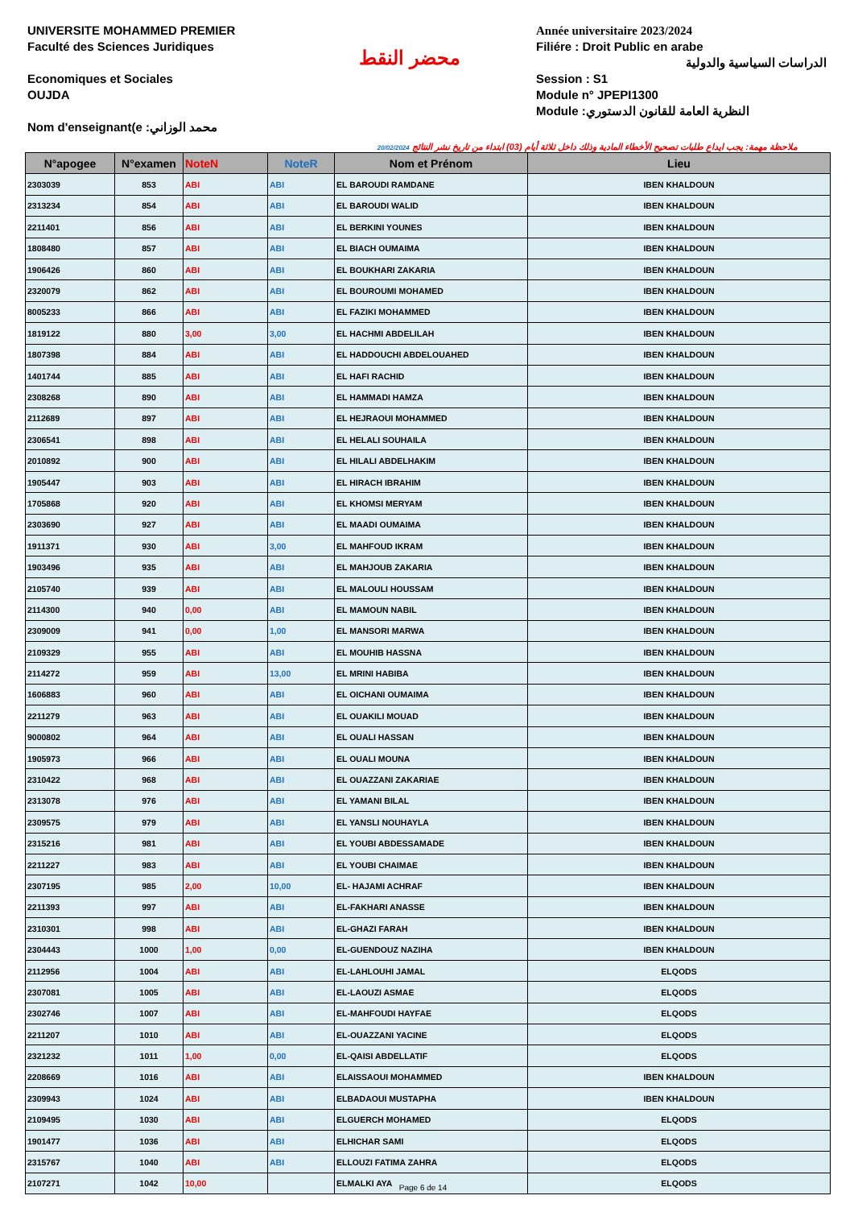UNIVERSITE MOHAMMED PREMIER
Faculté des Sciences Juridiques
Economiques et Sociales
OUJDA
Nom d'enseignant(e :محمد الوزاني
محضر النقط
Année universitaire 2023/2024
Filiére : Droit Public en arabe
الدراسات السياسية والدولية
Session : S1
Module n° JPEPI1300
Module :النظرية العامة للقانون الدستوري
20/02/2024 ملاحظة مهمة: يجب ايداع طلبات تصحيح الأخطاء المادية وذلك داخل ثلاثة أيام (03) ابتداء من تاريخ نشر النتائج
| N°apogee | N°examen | NoteN | NoteR | Nom et Prénom | Lieu |
| --- | --- | --- | --- | --- | --- |
| 2303039 | 853 | ABI | ABI | EL BAROUDI RAMDANE | IBEN KHALDOUN |
| 2313234 | 854 | ABI | ABI | EL BAROUDI WALID | IBEN KHALDOUN |
| 2211401 | 856 | ABI | ABI | EL BERKINI YOUNES | IBEN KHALDOUN |
| 1808480 | 857 | ABI | ABI | EL BIACH OUMAIMA | IBEN KHALDOUN |
| 1906426 | 860 | ABI | ABI | EL BOUKHARI ZAKARIA | IBEN KHALDOUN |
| 2320079 | 862 | ABI | ABI | EL BOUROUMI MOHAMED | IBEN KHALDOUN |
| 8005233 | 866 | ABI | ABI | EL FAZIKI MOHAMMED | IBEN KHALDOUN |
| 1819122 | 880 | 3,00 | 3,00 | EL HACHMI ABDELILAH | IBEN KHALDOUN |
| 1807398 | 884 | ABI | ABI | EL HADDOUCHI ABDELOUAHED | IBEN KHALDOUN |
| 1401744 | 885 | ABI | ABI | EL HAFI RACHID | IBEN KHALDOUN |
| 2308268 | 890 | ABI | ABI | EL HAMMADI HAMZA | IBEN KHALDOUN |
| 2112689 | 897 | ABI | ABI | EL HEJRAOUI MOHAMMED | IBEN KHALDOUN |
| 2306541 | 898 | ABI | ABI | EL HELALI SOUHAILA | IBEN KHALDOUN |
| 2010892 | 900 | ABI | ABI | EL HILALI ABDELHAKIM | IBEN KHALDOUN |
| 1905447 | 903 | ABI | ABI | EL HIRACH IBRAHIM | IBEN KHALDOUN |
| 1705868 | 920 | ABI | ABI | EL KHOMSI MERYAM | IBEN KHALDOUN |
| 2303690 | 927 | ABI | ABI | EL MAADI OUMAIMA | IBEN KHALDOUN |
| 1911371 | 930 | ABI | 3,00 | EL MAHFOUD IKRAM | IBEN KHALDOUN |
| 1903496 | 935 | ABI | ABI | EL MAHJOUB ZAKARIA | IBEN KHALDOUN |
| 2105740 | 939 | ABI | ABI | EL MALOULI HOUSSAM | IBEN KHALDOUN |
| 2114300 | 940 | 0,00 | ABI | EL MAMOUN NABIL | IBEN KHALDOUN |
| 2309009 | 941 | 0,00 | 1,00 | EL MANSORI MARWA | IBEN KHALDOUN |
| 2109329 | 955 | ABI | ABI | EL MOUHIB HASSNA | IBEN KHALDOUN |
| 2114272 | 959 | ABI | 13,00 | EL MRINI HABIBA | IBEN KHALDOUN |
| 1606883 | 960 | ABI | ABI | EL OICHANI OUMAIMA | IBEN KHALDOUN |
| 2211279 | 963 | ABI | ABI | EL OUAKILI MOUAD | IBEN KHALDOUN |
| 9000802 | 964 | ABI | ABI | EL OUALI HASSAN | IBEN KHALDOUN |
| 1905973 | 966 | ABI | ABI | EL OUALI MOUNA | IBEN KHALDOUN |
| 2310422 | 968 | ABI | ABI | EL OUAZZANI ZAKARIAE | IBEN KHALDOUN |
| 2313078 | 976 | ABI | ABI | EL YAMANI BILAL | IBEN KHALDOUN |
| 2309575 | 979 | ABI | ABI | EL YANSLI NOUHAYLA | IBEN KHALDOUN |
| 2315216 | 981 | ABI | ABI | EL YOUBI ABDESSAMADE | IBEN KHALDOUN |
| 2211227 | 983 | ABI | ABI | EL YOUBI CHAIMAE | IBEN KHALDOUN |
| 2307195 | 985 | 2,00 | 10,00 | EL- HAJAMI ACHRAF | IBEN KHALDOUN |
| 2211393 | 997 | ABI | ABI | EL-FAKHARI ANASSE | IBEN KHALDOUN |
| 2310301 | 998 | ABI | ABI | EL-GHAZI FARAH | IBEN KHALDOUN |
| 2304443 | 1000 | 1,00 | 0,00 | EL-GUENDOUZ NAZIHA | IBEN KHALDOUN |
| 2112956 | 1004 | ABI | ABI | EL-LAHLOUHI JAMAL | ELQODS |
| 2307081 | 1005 | ABI | ABI | EL-LAOUZI ASMAE | ELQODS |
| 2302746 | 1007 | ABI | ABI | EL-MAHFOUDI HAYFAE | ELQODS |
| 2211207 | 1010 | ABI | ABI | EL-OUAZZANI YACINE | ELQODS |
| 2321232 | 1011 | 1,00 | 0,00 | EL-QAISI ABDELLATIF | ELQODS |
| 2208669 | 1016 | ABI | ABI | ELAISSAOUI MOHAMMED | IBEN KHALDOUN |
| 2309943 | 1024 | ABI | ABI | ELBADAOUI MUSTAPHA | IBEN KHALDOUN |
| 2109495 | 1030 | ABI | ABI | ELGUERCH MOHAMED | ELQODS |
| 1901477 | 1036 | ABI | ABI | ELHICHAR SAMI | ELQODS |
| 2315767 | 1040 | ABI | ABI | ELLOUZI FATIMA ZAHRA | ELQODS |
| 2107271 | 1042 | 10,00 | | ELMALKI AYA | ELQODS |
Page 6 de 14